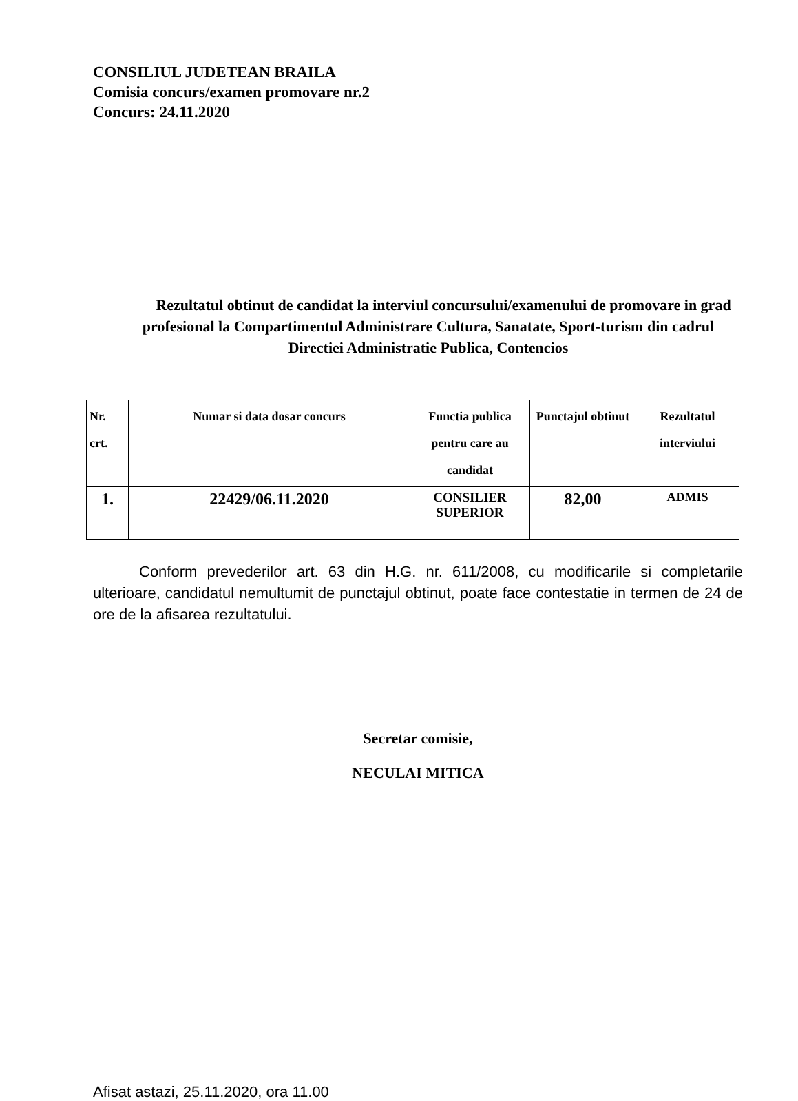CONSILIUL JUDETEAN BRAILA
Comisia concurs/examen promovare nr.2
Concurs: 24.11.2020
Rezultatul obtinut de candidat la interviul concursului/examenului de promovare in grad profesional la Compartimentul Administrare Cultura, Sanatate, Sport-turism din cadrul Directiei Administratie Publica, Contencios
| Nr. crt. | Numar si data dosar concurs | Functia publica pentru care au candidat | Punctajul obtinut | Rezultatul interviului |
| --- | --- | --- | --- | --- |
| 1. | 22429/06.11.2020 | CONSILIER SUPERIOR | 82,00 | ADMIS |
Conform prevederilor art. 63 din H.G. nr. 611/2008, cu modificarile si completarile ulterioare, candidatul nemultumit de punctajul obtinut, poate face contestatie in termen de 24 de ore de la afisarea rezultatului.
Secretar comisie,
NECULAI MITICA
Afisat astazi, 25.11.2020, ora 11.00